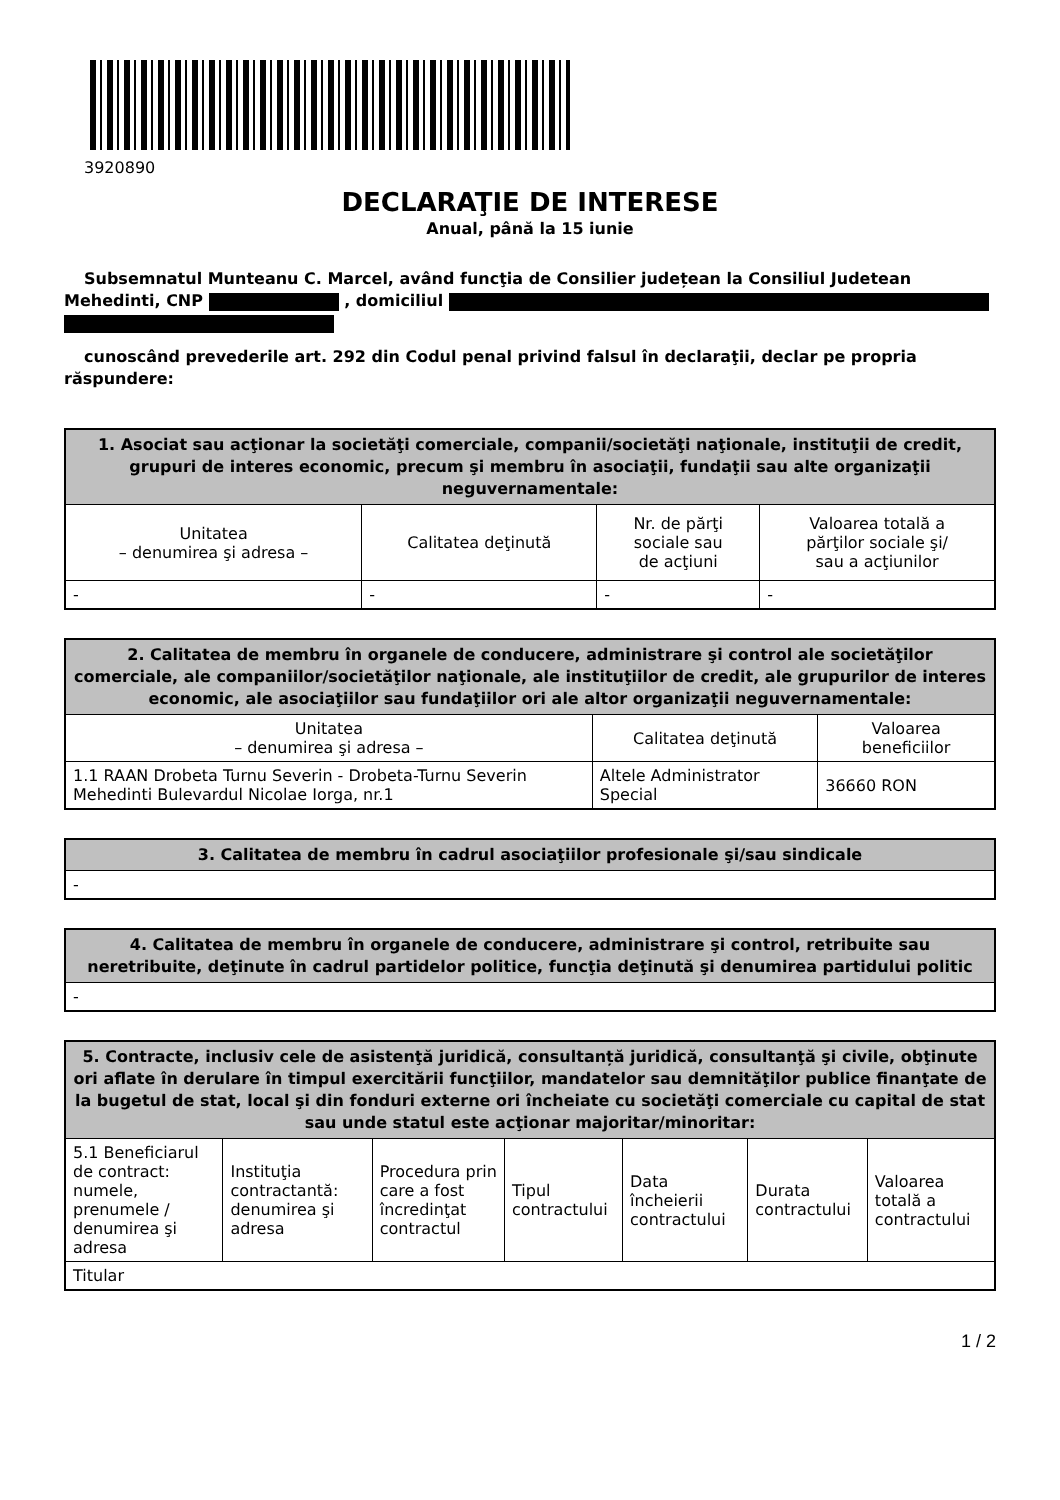3920890
DECLARAŢIE DE INTERESE
Anual, până la 15 iunie
Subsemnatul Munteanu C. Marcel, având funcţia de Consilier județean la Consiliul Judetean Mehedinti, CNP , domiciliul
cunoscând prevederile art. 292 din Codul penal privind falsul în declaraţii, declar pe propria răspundere:
| 1. Asociat sau acţionar la societăţi comerciale, companii/societăţi naţionale, instituţii de credit, grupuri de interes economic, precum şi membru în asociaţii, fundaţii sau alte organizaţii neguvernamentale: | | | |
| --- | --- | --- | --- |
| Unitatea – denumirea şi adresa – | Calitatea deţinută | Nr. de părţi sociale sau de acţiuni | Valoarea totală a părţilor sociale şi/ sau a acţiunilor |
| - | - | - | - |
| 2. Calitatea de membru în organele de conducere, administrare şi control ale societăţilor comerciale, ale companiilor/societăţilor naţionale, ale instituţiilor de credit, ale grupurilor de interes economic, ale asociaţiilor sau fundaţiilor ori ale altor organizaţii neguvernamentale: | | |
| --- | --- | --- |
| Unitatea – denumirea şi adresa – | Calitatea deţinută | Valoarea beneficiilor |
| 1.1 RAAN Drobeta Turnu Severin - Drobeta-Turnu Severin Mehedinti Bulevardul Nicolae Iorga, nr.1 | Altele Administrator Special | 36660 RON |
| 3. Calitatea de membru în cadrul asociaţiilor profesionale şi/sau sindicale |
| --- |
| - |
| 4. Calitatea de membru în organele de conducere, administrare şi control, retribuite sau neretribuite, deţinute în cadrul partidelor politice, funcţia deţinută şi denumirea partidului politic |
| --- |
| - |
| 5. Contracte, inclusiv cele de asistenţă juridică, consultanță juridică, consultanţă şi civile, obţinute ori aflate în derulare în timpul exercitării funcţiilor, mandatelor sau demnităţilor publice finanţate de la bugetul de stat, local şi din fonduri externe ori încheiate cu societăţi comerciale cu capital de stat sau unde statul este acţionar majoritar/minoritar: | | | | | | |
| --- | --- | --- | --- | --- | --- | --- |
| 5.1 Beneficiarul de contract: numele, prenumele / denumirea şi adresa | Instituţia contractantă: denumirea şi adresa | Procedura prin care a fost încredinţat contractul | Tipul contractului | Data încheierii contractului | Durata contractului | Valoarea totală a contractului |
| Titular | | | | | | |
1 / 2